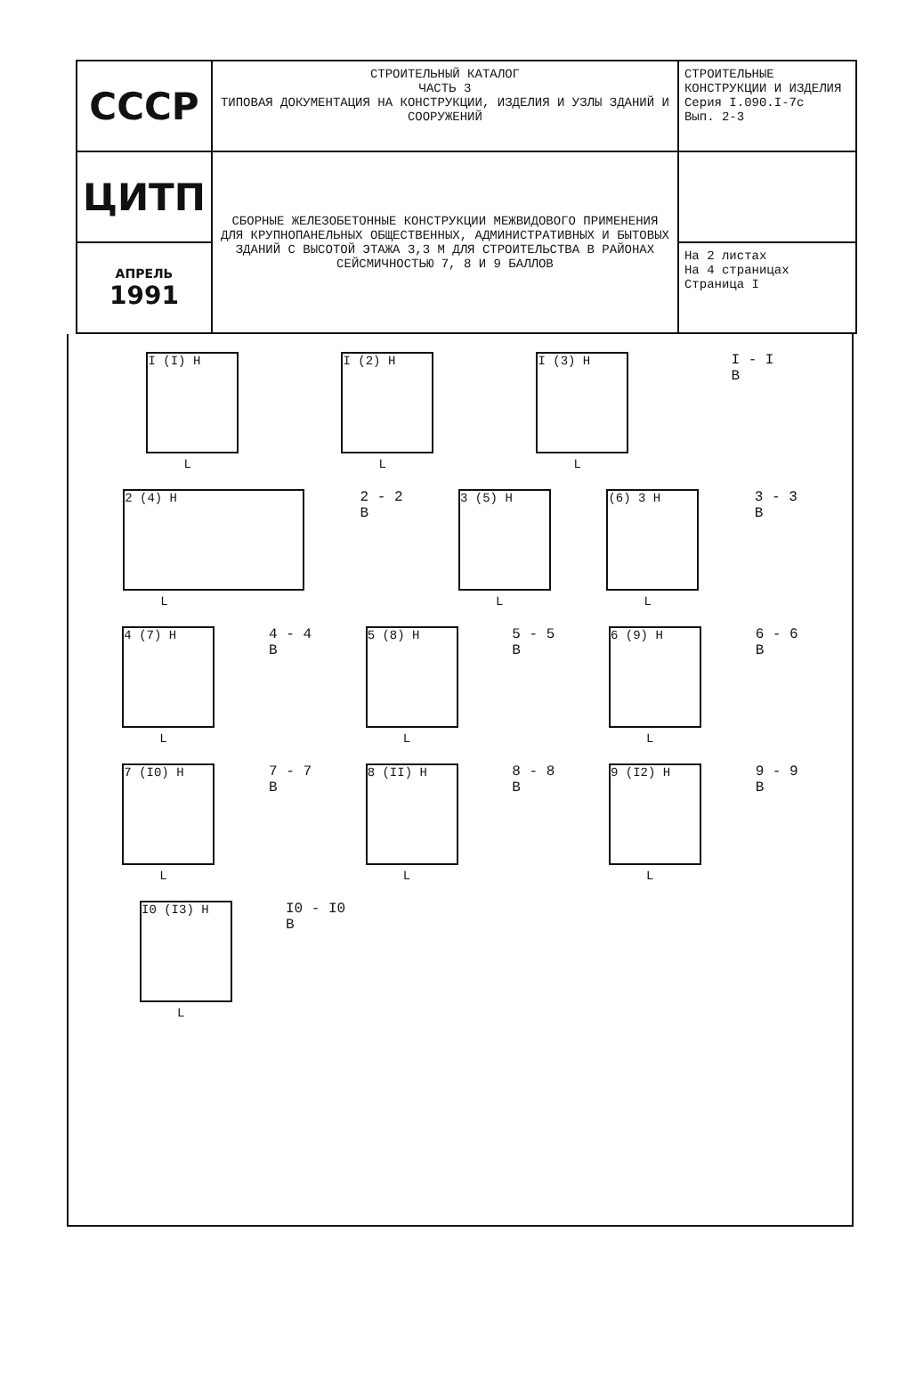| СССР | СТРОИТЕЛЬНЫЙ КАТАЛОГ ЧАСТЬ 3 ТИПОВАЯ ДОКУМЕНТАЦИЯ НА КОНСТРУКЦИИ, ИЗДЕЛИЯ И УЗЛЫ ЗДАНИЙ И СООРУЖЕНИЙ | СТРОИТЕЛЬНЫЕ КОНСТРУКЦИИ И ИЗДЕЛИЯ Серия I.090.I-7с Вып. 2-3 |
| ЦИТП | СБОРНЫЕ ЖЕЛЕЗОБЕТОННЫЕ КОНСТРУКЦИИ МЕЖВИДОВОГО ПРИМЕНЕНИЯ ДЛЯ КРУПНОПАНЕЛЬНЫХ ОБЩЕСТВЕННЫХ, АДМИНИСТРАТИВНЫХ И БЫТОВЫХ ЗДАНИЙ С ВЫСОТОЙ ЭТАЖА 3,3 М ДЛЯ СТРОИТЕЛЬСТВА В РАЙОНАХ СЕЙСМИЧНОСТЬЮ 7, 8 И 9 БАЛЛОВ | |
| АПРЕЛЬ 1991 | | На 2 листах На 4 страницах Страница I |
I (I) H
L
I (2) H
L
I (3) H
L
I - I
B
2 (4) H
L
2 - 2
B
3 (5) H
L
(6) 3 H
L
3 - 3
B
4 (7) H
L
4 - 4
B
5 (8) H
L
5 - 5
B
6 (9) H
L
6 - 6
B
7 (I0) H
L
7 - 7
B
8 (II) H
L
8 - 8
B
9 (I2) H
L
9 - 9
B
I0 (I3) H
L
I0 - I0
B